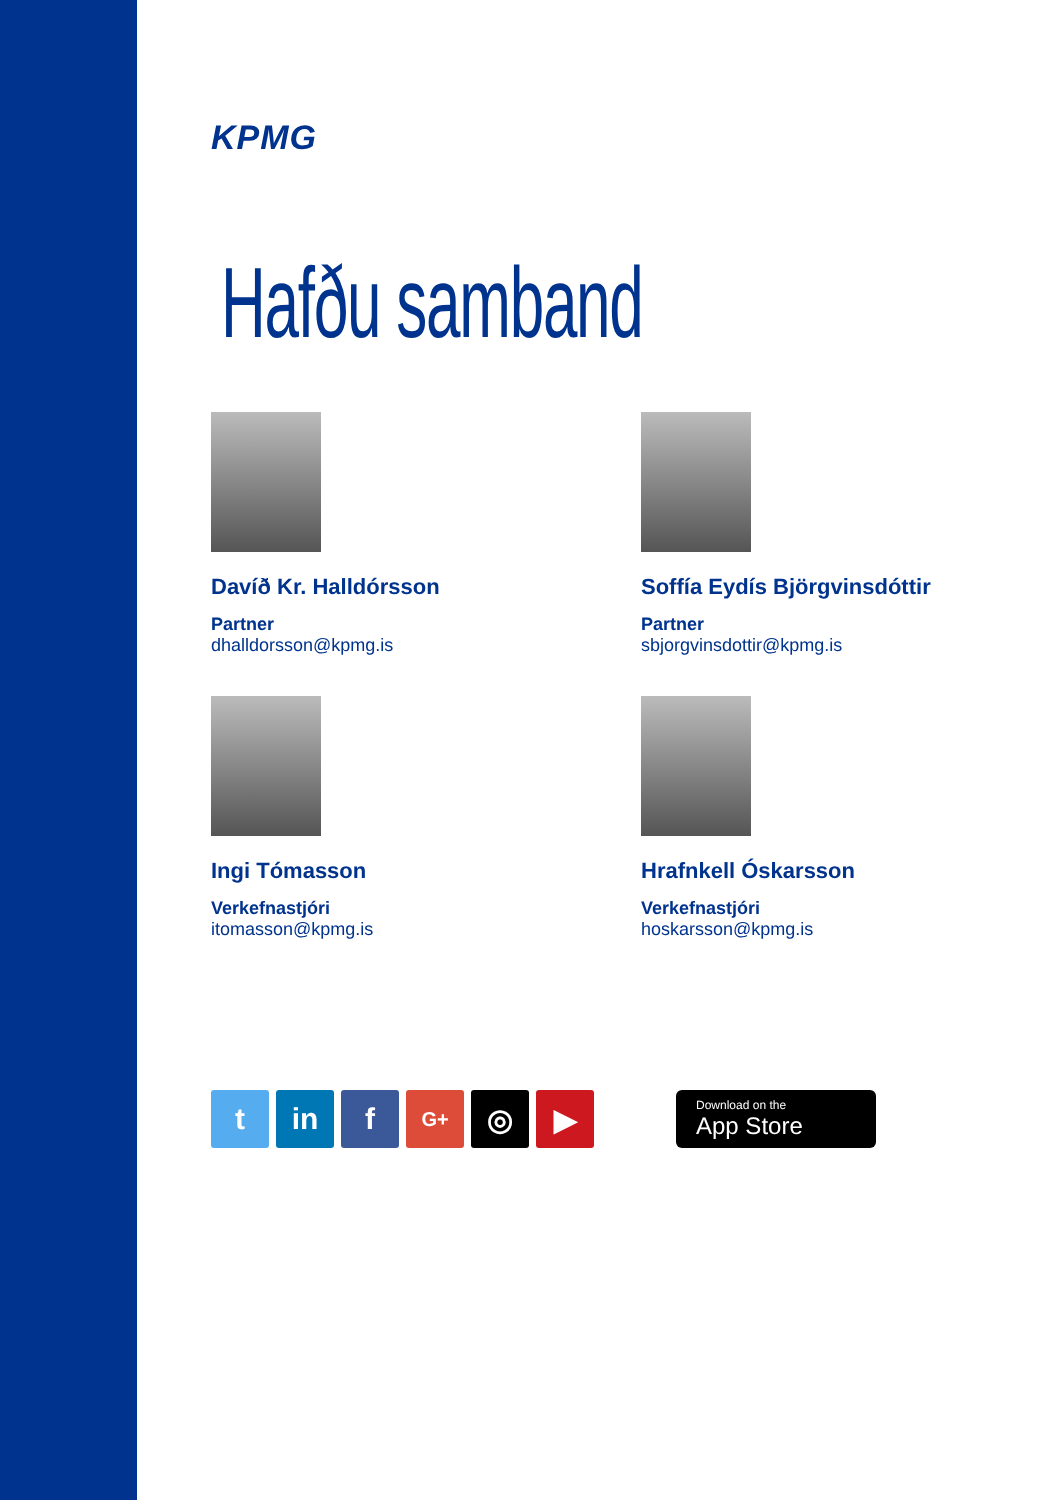KPMG
Hafðu samband
Davíð Kr. Halldórsson
Partner
dhalldorsson@kpmg.is
Soffía Eydís Björgvinsdóttir
Partner
sbjorgvinsdottir@kpmg.is
Ingi Tómasson
Verkefnastjóri
itomasson@kpmg.is
Hrafnkell Óskarsson
Verkefnastjóri
hoskarsson@kpmg.is
t in f
G+
◎ ▶
Download on the
App Store